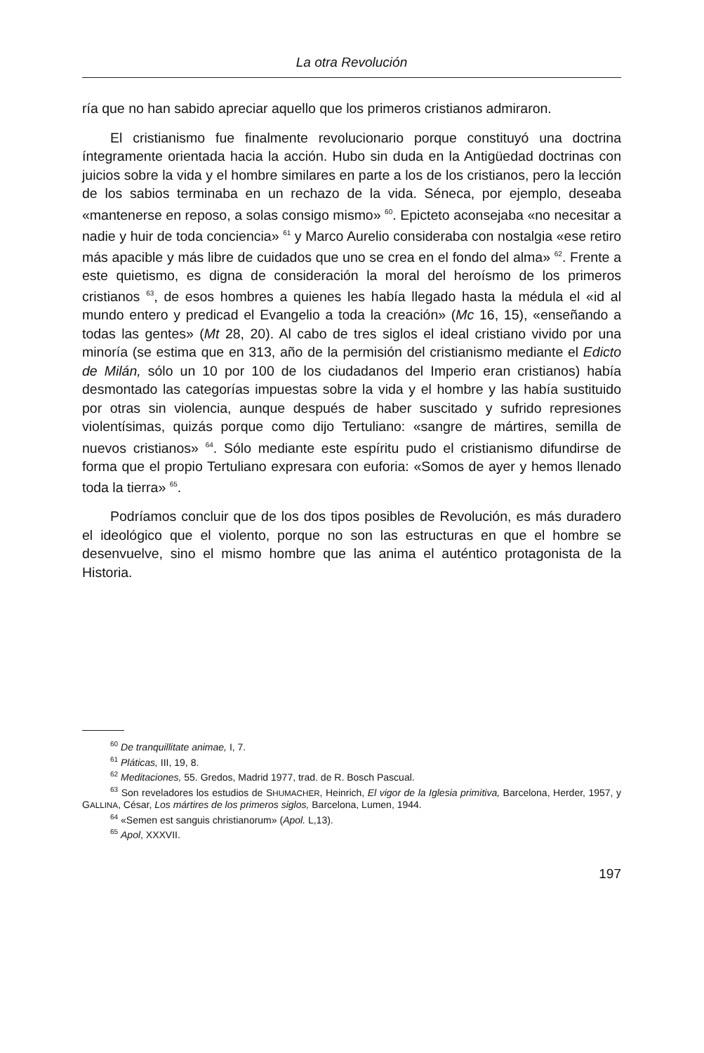La otra Revolución
ría que no han sabido apreciar aquello que los primeros cristianos admiraron.
El cristianismo fue finalmente revolucionario porque constituyó una doctrina íntegramente orientada hacia la acción. Hubo sin duda en la Antigüedad doctrinas con juicios sobre la vida y el hombre similares en parte a los de los cristianos, pero la lección de los sabios terminaba en un rechazo de la vida. Séneca, por ejemplo, deseaba «mantenerse en reposo, a solas consigo mismo» <sup>60</sup>. Epicteto aconsejaba «no necesitar a nadie y huir de toda conciencia» <sup>61</sup> y Marco Aurelio consideraba con nostalgia «ese retiro más apacible y más libre de cuidados que uno se crea en el fondo del alma» <sup>62</sup>. Frente a este quietismo, es digna de consideración la moral del heroísmo de los primeros cristianos <sup>63</sup>, de esos hombres a quienes les había llegado hasta la médula el «id al mundo entero y predicad el Evangelio a toda la creación» (Mc 16, 15), «enseñando a todas las gentes» (Mt 28, 20). Al cabo de tres siglos el ideal cristiano vivido por una minoría (se estima que en 313, año de la permisión del cristianismo mediante el Edicto de Milán, sólo un 10 por 100 de los ciudadanos del Imperio eran cristianos) había desmontado las categorías impuestas sobre la vida y el hombre y las había sustituido por otras sin violencia, aunque después de haber suscitado y sufrido represiones violentísimas, quizás porque como dijo Tertuliano: «sangre de mártires, semilla de nuevos cristianos» <sup>64</sup>. Sólo mediante este espíritu pudo el cristianismo difundirse de forma que el propio Tertuliano expresara con euforia: «Somos de ayer y hemos llenado toda la tierra» <sup>65</sup>.
Podríamos concluir que de los dos tipos posibles de Revolución, es más duradero el ideológico que el violento, porque no son las estructuras en que el hombre se desenvuelve, sino el mismo hombre que las anima el auténtico protagonista de la Historia.
<sup>60</sup> De tranquillitate animae, I, 7.
<sup>61</sup> Pláticas, III, 19, 8.
<sup>62</sup> Meditaciones, 55. Gredos, Madrid 1977, trad. de R. Bosch Pascual.
<sup>63</sup> Son reveladores los estudios de SHUMACHER, Heinrich, El vigor de la Iglesia primitiva, Barcelona, Herder, 1957, y GALLINA, César, Los mártires de los primeros siglos, Barcelona, Lumen, 1944.
<sup>64</sup> «Semen est sanguis christianorum» (Apol. L,13).
<sup>65</sup> Apol, XXXVII.
197